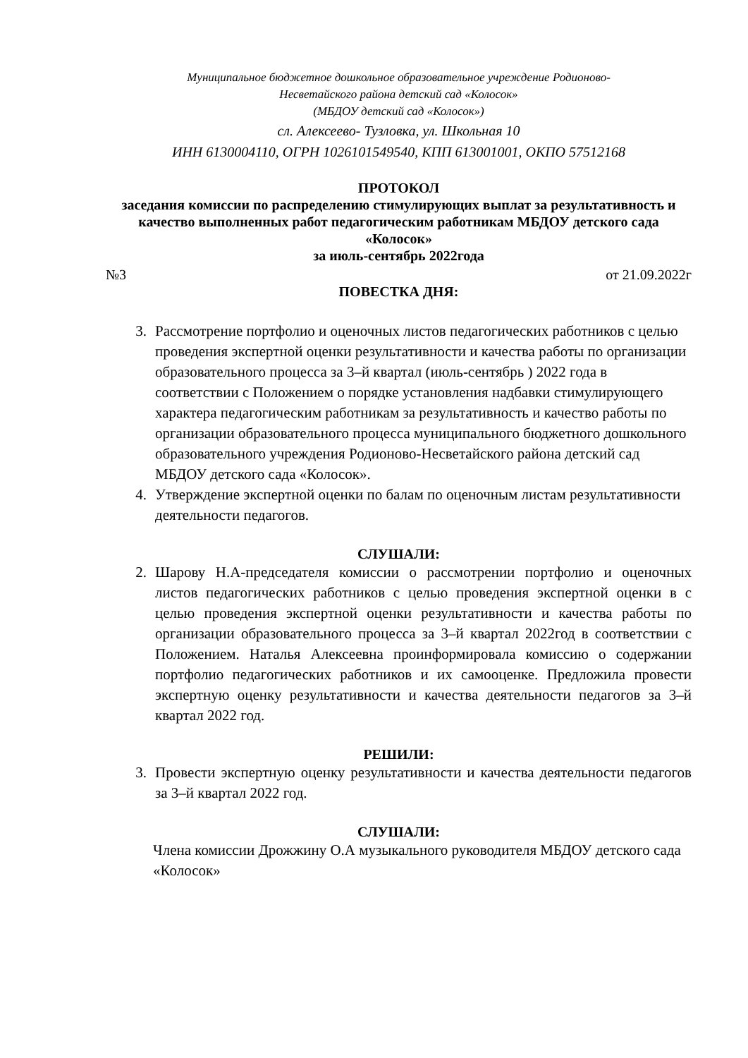Муниципальное бюджетное дошкольное образовательное учреждение Родионово-
Несветайского района детский сад «Колосок»
(МБДОУ детский сад «Колосок»)
сл. Алексеево- Тузловка, ул. Школьная 10
ИНН 6130004110, ОГРН 1026101549540, КПП 613001001, ОКПО 57512168
ПРОТОКОЛ
заседания комиссии по распределению стимулирующих выплат за результативность и качество выполненных работ педагогическим работникам МБДОУ детского сада «Колосок»
за июль-сентябрь 2022года
№3 от 21.09.2022г
ПОВЕСТКА ДНЯ:
3. Рассмотрение портфолио и оценочных листов педагогических работников с целью проведения экспертной оценки результативности и качества работы по организации образовательного процесса за 3–й квартал (июль-сентябрь ) 2022 года в соответствии с Положением о порядке установления надбавки стимулирующего характера педагогическим работникам за результативность и качество работы по организации образовательного процесса муниципального бюджетного дошкольного образовательного учреждения Родионово-Несветайского района детский сад МБДОУ детского сада «Колосок».
4. Утверждение экспертной оценки по балам по оценочным листам результативности деятельности педагогов.
СЛУШАЛИ:
2. Шарову Н.А-председателя комиссии о рассмотрении портфолио и оценочных листов педагогических работников с целью проведения экспертной оценки в с целью проведения экспертной оценки результативности и качества работы по организации образовательного процесса за 3–й квартал 2022год в соответствии с Положением. Наталья Алексеевна проинформировала комиссию о содержании портфолио педагогических работников и их самооценке. Предложила провести экспертную оценку результативности и качества деятельности педагогов за 3–й квартал 2022 год.
РЕШИЛИ:
3. Провести экспертную оценку результативности и качества деятельности педагогов за 3–й квартал 2022 год.
СЛУШАЛИ:
Члена комиссии Дрожжину О.А музыкального руководителя МБДОУ детского сада «Колосок»